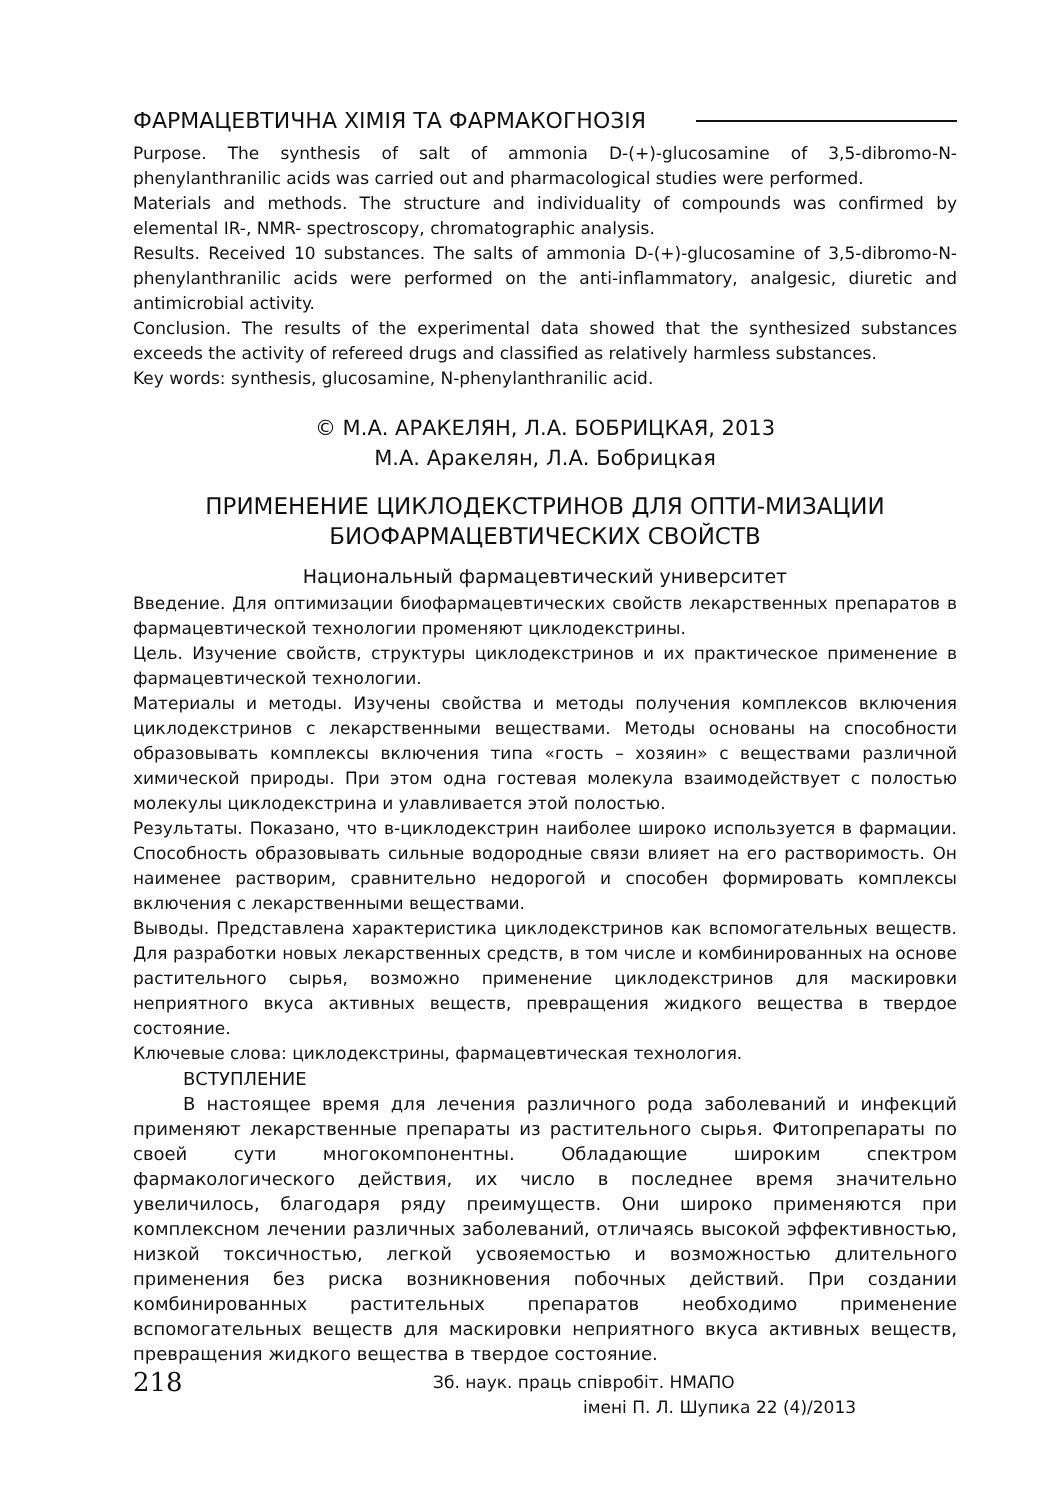ФАРМАЦЕВТИЧНА ХІМІЯ ТА ФАРМАКОГНОЗІЯ
Purpose. The synthesis of salt of ammonia D-(+)-glucosamine of 3,5-dibromo-N-phenylanthranilic acids was carried out and pharmacological studies were performed.
Materials and methods. The structure and individuality of compounds was confirmed by elemental IR-, NMR- spectroscopy, chromatographic analysis.
Results. Received 10 substances. The salts of ammonia D-(+)-glucosamine of 3,5-dibromo-N-phenylanthranilic acids were performed on the anti-inflammatory, analgesic, diuretic and antimicrobial activity.
Conclusion. The results of the experimental data showed that the synthesized substances exceeds the activity of refereed drugs and classified as relatively harmless substances.
Key words: synthesis, glucosamine, N-phenylanthranilic acid.
© М.А. АРАКЕЛЯН, Л.А. БОБРИЦКАЯ, 2013
М.А. Аракелян, Л.А. Бобрицкая
ПРИМЕНЕНИЕ ЦИКЛОДЕКСТРИНОВ ДЛЯ ОПТИ-МИЗАЦИИ
БИОФАРМАЦЕВТИЧЕСКИХ СВОЙСТВ
Национальный фармацевтический университет
Введение. Для оптимизации биофармацевтических свойств лекарственных препаратов в фармацевтической технологии променяют циклодекстрины.
Цель. Изучение свойств, структуры циклодекстринов и их практическое применение в фармацевтической технологии.
Материалы и методы. Изучены свойства и методы получения комплексов включения циклодекстринов с лекарственными веществами. Методы основаны на способности образовывать комплексы включения типа «гость – хозяин» с веществами различной химической природы. При этом одна гостевая молекула взаимодействует с полостью молекулы циклодекстрина и улавливается этой полостью.
Результаты. Показано, что в-циклодекстрин наиболее широко используется в фармации. Способность образовывать сильные водородные связи влияет на его растворимость. Он наименее растворим, сравнительно недорогой и способен формировать комплексы включения с лекарственными веществами.
Выводы. Представлена характеристика циклодекстринов как вспомогательных веществ. Для разработки новых лекарственных средств, в том числе и комбинированных на основе растительного сырья, возможно применение циклодекстринов для маскировки неприятного вкуса активных веществ, превращения жидкого вещества в твердое состояние.
Ключевые слова: циклодекстрины, фармацевтическая технология.
ВСТУПЛЕНИЕ
В настоящее время для лечения различного рода заболеваний и инфекций применяют лекарственные препараты из растительного сырья. Фитопрепараты по своей сути многокомпонентны. Обладающие широким спектром фармакологического действия, их число в последнее время значительно увеличилось, благодаря ряду преимуществ. Они широко применяются при комплексном лечении различных заболеваний, отличаясь высокой эффективностью, низкой токсичностью, легкой усвояемостью и возможностью длительного применения без риска возникновения побочных действий. При создании комбинированных растительных препаратов необходимо применение вспомогательных веществ для маскировки неприятного вкуса активных веществ, превращения жидкого вещества в твердое состояние.
218
Зб. наук. праць співробіт. НМАПО
імені П. Л. Шупика 22 (4)/2013